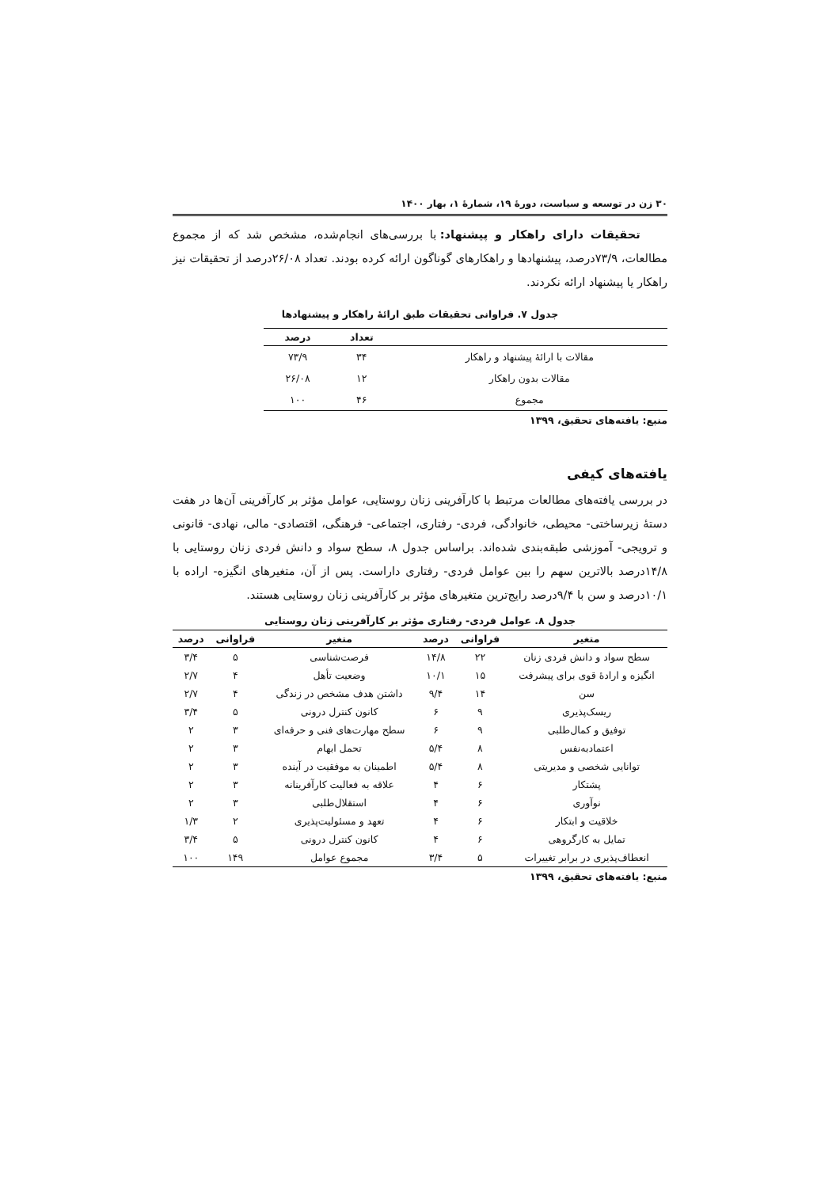۳۰ زن در توسعه و سیاست، دورهٔ ۱۹، شمارهٔ ۱، بهار ۱۴۰۰
تحقیقات دارای راهکار و پیشنهاد: با بررسی‌های انجام‌شده، مشخص شد که از مجموع مطالعات، ۷۳/۹درصد، پیشنهادها و راهکارهای گوناگون ارائه کرده بودند. تعداد ۲۶/۰۸درصد از تحقیقات نیز راهکار یا پیشنهاد ارائه نکردند.
جدول ۷. فراوانی تحقیقات طبق ارائهٔ راهکار و پیشنهادها
| | تعداد | درصد |
| --- | --- | --- |
| مقالات با ارائهٔ پیشنهاد و راهکار | ۳۴ | ۷۳/۹ |
| مقالات بدون راهکار | ۱۲ | ۲۶/۰۸ |
| مجموع | ۴۶ | ۱۰۰ |
منبع: یافته‌های تحقیق، ۱۳۹۹
یافته‌های کیفی
در بررسی یافته‌های مطالعات مرتبط با کارآفرینی زنان روستایی، عوامل مؤثر بر کارآفرینی آن‌ها در هفت دستهٔ زیرساختی- محیطی، خانوادگی، فردی- رفتاری، اجتماعی- فرهنگی، اقتصادی- مالی، نهادی- قانونی و ترویجی- آموزشی طبقه‌بندی شده‌اند. براساس جدول ۸، سطح سواد و دانش فردی زنان روستایی با ۱۴/۸درصد بالاترین سهم را بین عوامل فردی- رفتاری داراست. پس از آن، متغیرهای انگیزه- اراده با ۱۰/۱درصد و سن با ۹/۴درصد رایج‌ترین متغیرهای مؤثر بر کارآفرینی زنان روستایی هستند.
جدول ۸. عوامل فردی- رفتاری مؤثر بر کارآفرینی زنان روستایی
| متغیر | فراوانی | درصد | متغیر | فراوانی | درصد |
| --- | --- | --- | --- | --- | --- |
| سطح سواد و دانش فردی زنان | ۲۲ | ۱۴/۸ | فرصت‌شناسی | ۵ | ۳/۴ |
| انگیزه و ارادهٔ قوی برای پیشرفت | ۱۵ | ۱۰/۱ | وضعیت تأهل | ۴ | ۲/۷ |
| سن | ۱۴ | ۹/۴ | داشتن هدف مشخص در زندگی | ۴ | ۲/۷ |
| ریسک‌پذیری | ۹ | ۶ | کانون کنترل درونی | ۵ | ۳/۴ |
| توفیق و کمال‌طلبی | ۹ | ۶ | سطح مهارت‌های فنی و حرفه‌ای | ۳ | ۲ |
| اعتمادبه‌نفس | ۸ | ۵/۴ | تحمل ابهام | ۳ | ۲ |
| توانایی شخصی و مدیریتی | ۸ | ۵/۴ | اطمینان به موفقیت در آینده | ۳ | ۲ |
| پشتکار | ۶ | ۴ | علاقه به فعالیت کارآفرینانه | ۳ | ۲ |
| نوآوری | ۶ | ۴ | استقلال‌طلبی | ۳ | ۲ |
| خلاقیت و ابتکار | ۶ | ۴ | تعهد و مسئولیت‌پذیری | ۲ | ۱/۳ |
| تمایل به کارگروهی | ۶ | ۴ | کانون کنترل درونی | ۵ | ۳/۴ |
| انعطاف‌پذیری در برابر تغییرات | ۵ | ۳/۴ | مجموع عوامل | ۱۴۹ | ۱۰۰ |
منبع: یافته‌های تحقیق، ۱۳۹۹